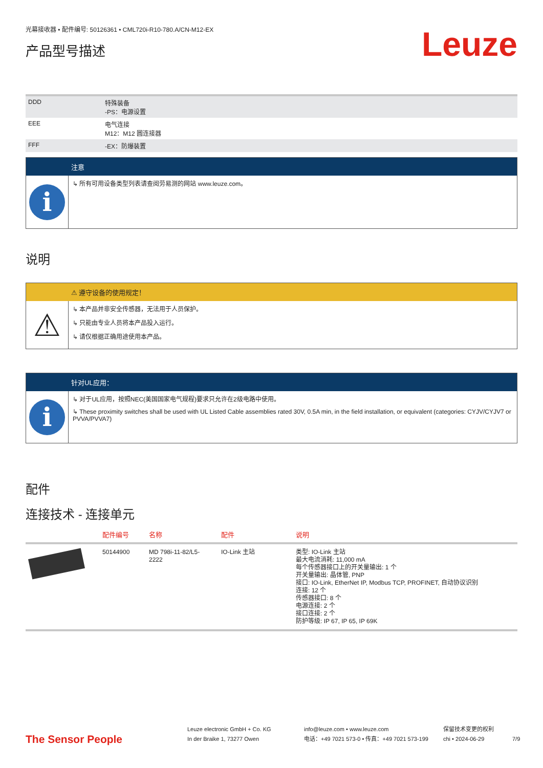光幕接收器 • 配件编号: 50126361 • CML720i-R10-780.A/CN-M12-EX
产品型号描述
Leuze
| DDD | 特殊装备 -PS：电源设置 |
| EEE | 电气连接 M12：M12 圆连接器 |
| FFF | -EX：防爆装置 |
注意
i
↳ 所有可用设备类型列表请查阅劳易测的网站 www.leuze.com。
说明
⚠ 遵守设备的使用规定！
⚠
↳ 本产品并非安全传感器，无法用于人员保护。
↳ 只能由专业人员将本产品投入运行。
↳ 请仅根据正确用途使用本产品。
针对UL应用：
i
↳ 对于UL应用，按照NEC(美国国家电气规程)要求只允许在2级电路中使用。
↳ These proximity switches shall be used with UL Listed Cable assemblies rated 30V, 0.5A min, in the field installation, or equivalent (categories: CYJV/CYJV7 or PVVA/PVVA7)
配件
连接技术 - 连接单元
| | 配件编号 | 名称 | 配件 | 说明 |
| --- | --- | --- | --- | --- |
| | 50144900 | MD 798i-11-82/L5-2222 | IO-Link 主站 | 类型: IO-Link 主站 最大电流消耗: 11,000 mA 每个传感器接口上的开关量输出: 1 个 开关量输出: 晶体管, PNP 接口: IO-Link, EtherNet IP, Modbus TCP, PROFINET, 自动协议识别 连接: 12 个 传感器接口: 8 个 电源连接: 2 个 接口连接: 2 个 防护等级: IP 67, IP 65, IP 69K |
The Sensor People
Leuze electronic GmbH + Co. KG
In der Braike 1, 73277 Owen
info@leuze.com • www.leuze.com
电话：+49 7021 573-0 • 传真：+49 7021 573-199
保留技术变更的权利
chi • 2024-06-29
7/9